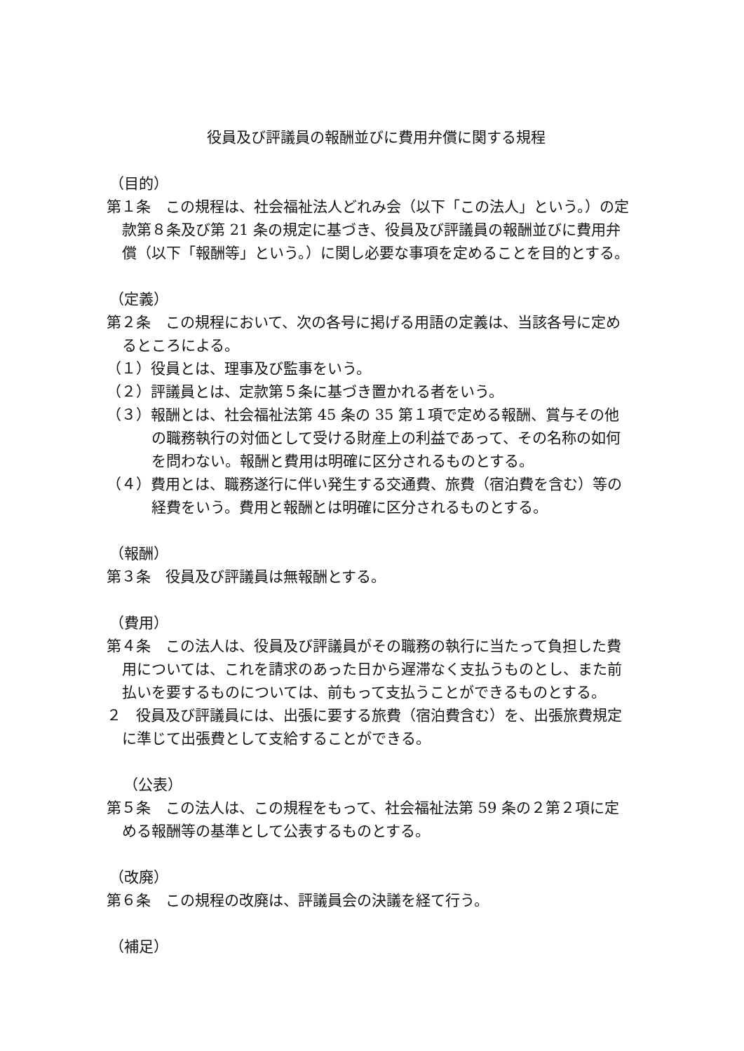役員及び評議員の報酬並びに費用弁償に関する規程
（目的）
第１条　この規程は、社会福祉法人どれみ会（以下「この法人」という。）の定款第８条及び第 21 条の規定に基づき、役員及び評議員の報酬並びに費用弁償（以下「報酬等」という。）に関し必要な事項を定めることを目的とする。
（定義）
第２条　この規程において、次の各号に掲げる用語の定義は、当該各号に定めるところによる。
（１）役員とは、理事及び監事をいう。
（２）評議員とは、定款第５条に基づき置かれる者をいう。
（３）報酬とは、社会福祉法第 45 条の 35 第１項で定める報酬、賞与その他の職務執行の対価として受ける財産上の利益であって、その名称の如何を問わない。報酬と費用は明確に区分されるものとする。
（４）費用とは、職務遂行に伴い発生する交通費、旅費（宿泊費を含む）等の経費をいう。費用と報酬とは明確に区分されるものとする。
（報酬）
第３条　役員及び評議員は無報酬とする。
（費用）
第４条　この法人は、役員及び評議員がその職務の執行に当たって負担した費用については、これを請求のあった日から遅滞なく支払うものとし、また前払いを要するものについては、前もって支払うことができるものとする。
２　役員及び評議員には、出張に要する旅費（宿泊費含む）を、出張旅費規定に準じて出張費として支給することができる。
（公表）
第５条　この法人は、この規程をもって、社会福祉法第 59 条の２第２項に定める報酬等の基準として公表するものとする。
（改廃）
第６条　この規程の改廃は、評議員会の決議を経て行う。
（補足）